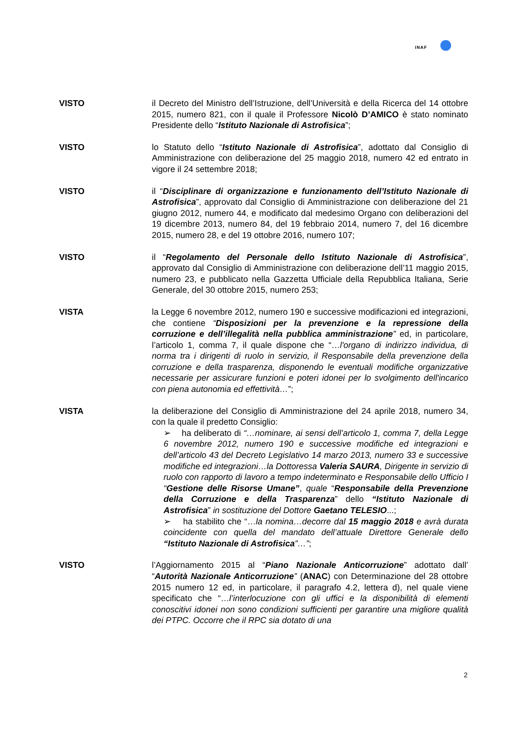INAF
VISTO il Decreto del Ministro dell’Istruzione, dell’Università e della Ricerca del 14 ottobre 2015, numero 821, con il quale il Professore Nicolò D’AMICO è stato nominato Presidente dello “Istituto Nazionale di Astrofisica”;
VISTO lo Statuto dello “Istituto Nazionale di Astrofisica”, adottato dal Consiglio di Amministrazione con deliberazione del 25 maggio 2018, numero 42 ed entrato in vigore il 24 settembre 2018;
VISTO il “Disciplinare di organizzazione e funzionamento dell’Istituto Nazionale di Astrofisica”, approvato dal Consiglio di Amministrazione con deliberazione del 21 giugno 2012, numero 44, e modificato dal medesimo Organo con deliberazioni del 19 dicembre 2013, numero 84, del 19 febbraio 2014, numero 7, del 16 dicembre 2015, numero 28, e del 19 ottobre 2016, numero 107;
VISTO il “Regolamento del Personale dello Istituto Nazionale di Astrofisica”, approvato dal Consiglio di Amministrazione con deliberazione dell’11 maggio 2015, numero 23, e pubblicato nella Gazzetta Ufficiale della Repubblica Italiana, Serie Generale, del 30 ottobre 2015, numero 253;
VISTA la Legge 6 novembre 2012, numero 190 e successive modificazioni ed integrazioni, che contiene “Disposizioni per la prevenzione e la repressione della corruzione e dell’illegalità nella pubblica amministrazione” ed, in particolare, l’articolo 1, comma 7, il quale dispone che “…l'organo di indirizzo individua, di norma tra i dirigenti di ruolo in servizio, il Responsabile della prevenzione della corruzione e della trasparenza, disponendo le eventuali modifiche organizzative necessarie per assicurare funzioni e poteri idonei per lo svolgimento dell'incarico con piena autonomia ed effettività…”;
VISTA la deliberazione del Consiglio di Amministrazione del 24 aprile 2018, numero 34, con la quale il predetto Consiglio:
➢ ha deliberato di “…nominare, ai sensi dell’articolo 1, comma 7, della Legge 6 novembre 2012, numero 190 e successive modifiche ed integrazioni e dell’articolo 43 del Decreto Legislativo 14 marzo 2013, numero 33 e successive modifiche ed integrazioni…la Dottoressa Valeria SAURA, Dirigente in servizio di ruolo con rapporto di lavoro a tempo indeterminato e Responsabile dello Ufficio I “Gestione delle Risorse Umane”, quale “Responsabile della Prevenzione della Corruzione e della Trasparenza” dello “Istituto Nazionale di Astrofisica” in sostituzione del Dottore Gaetano TELESIO...;
➢ ha stabilito che “…la nomina…decorre dal 15 maggio 2018 e avrà durata coincidente con quella del mandato dell’attuale Direttore Generale dello “Istituto Nazionale di Astrofisica”…”;
VISTO l’Aggiornamento 2015 al “Piano Nazionale Anticorruzione” adottato dall’ “Autorità Nazionale Anticorruzione” (ANAC) con Determinazione del 28 ottobre 2015 numero 12 ed, in particolare, il paragrafo 4.2, lettera d), nel quale viene specificato che “…l’interlocuzione con gli uffici e la disponibilità di elementi conoscitivi idonei non sono condizioni sufficienti per garantire una migliore qualità dei PTPC. Occorre che il RPC sia dotato di una
2